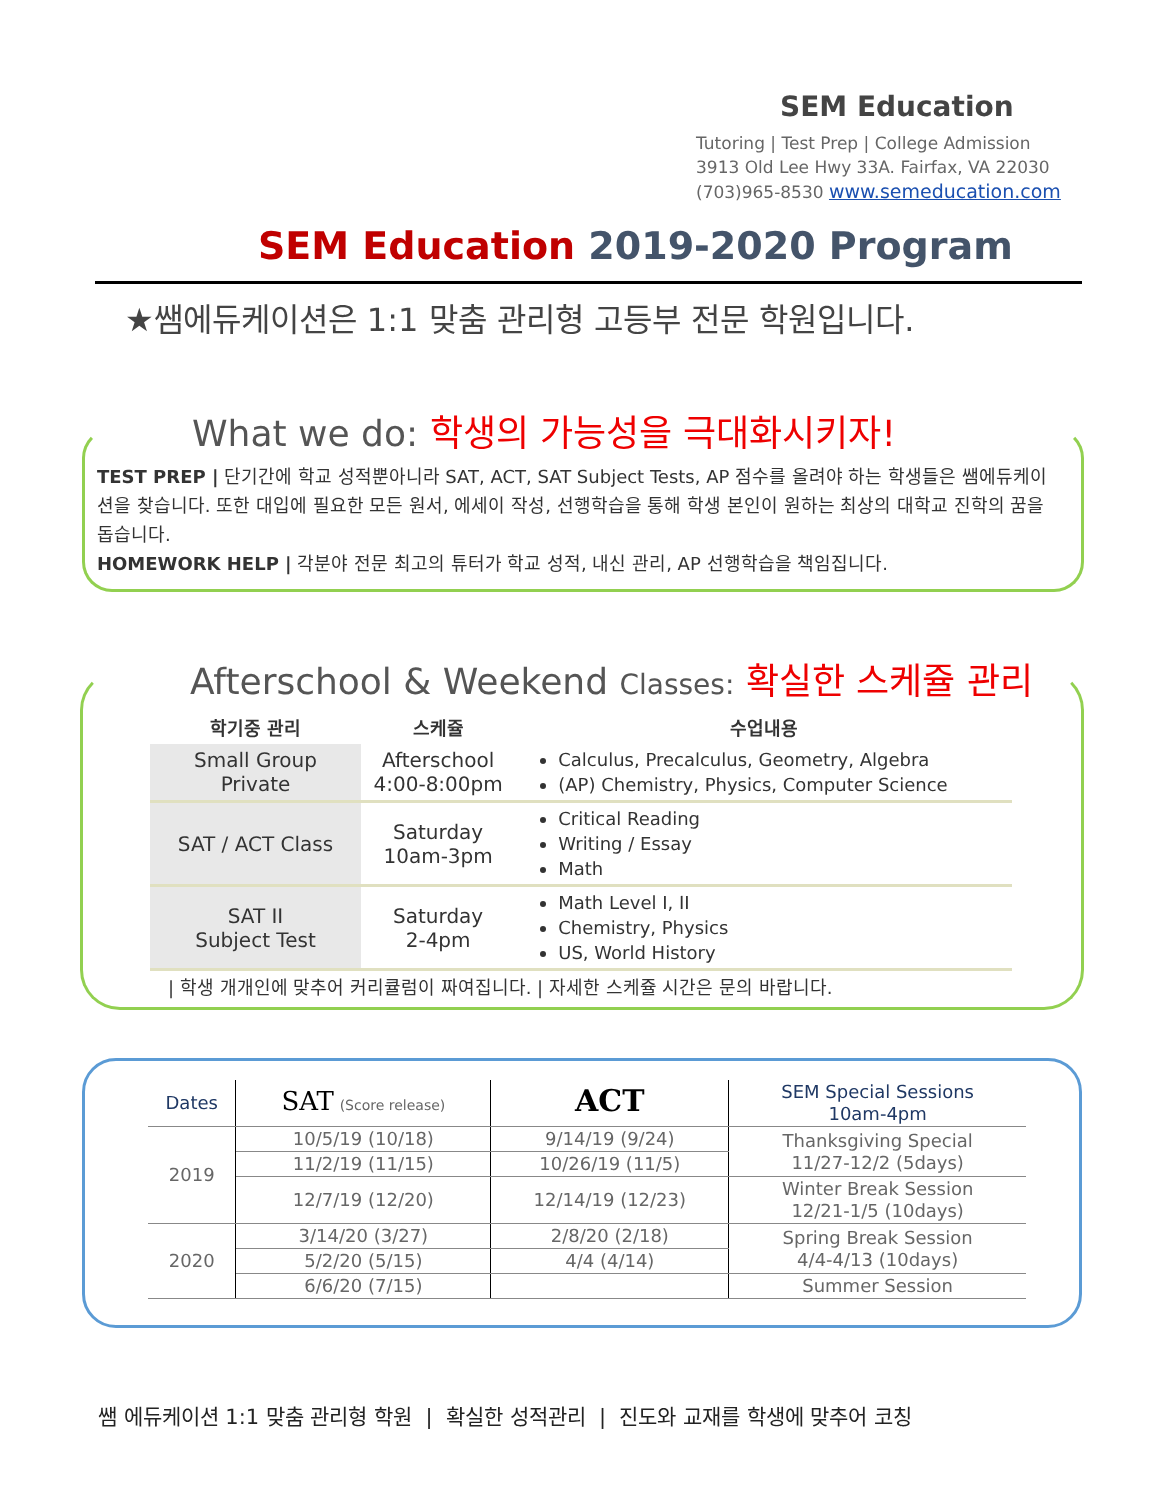SEM Education
Tutoring | Test Prep | College Admission
3913 Old Lee Hwy 33A. Fairfax, VA 22030
(703)965-8530 www.semeducation.com
SEM Education 2019-2020 Program
★쌤에듀케이션은 1:1 맞춤 관리형 고등부 전문 학원입니다.
What we do: 학생의 가능성을 극대화시키자!
TEST PREP | 단기간에 학교 성적뿐아니라 SAT, ACT, SAT Subject Tests, AP 점수를 올려야 하는 학생들은 쌤에듀케이션을 찾습니다. 또한 대입에 필요한 모든 원서, 에세이 작성, 선행학습을 통해 학생 본인이 원하는 최상의 대학교 진학의 꿈을 돕습니다.
HOMEWORK HELP | 각분야 전문 최고의 튜터가 학교 성적, 내신 관리, AP 선행학습을 책임집니다.
Afterschool & Weekend Classes: 확실한 스케쥴 관리
| 학기중 관리 | 스케쥴 | 수업내용 |
| --- | --- | --- |
| Small Group Private | Afterschool 4:00-8:00pm | Calculus, Precalculus, Geometry, Algebra (AP) Chemistry, Physics, Computer Science |
| SAT / ACT Class | Saturday 10am-3pm | Critical Reading Writing / Essay Math |
| SAT II Subject Test | Saturday 2-4pm | Math Level I, II Chemistry, Physics US, World History |
| 학생 개개인에 맞추어 커리큘럼이 짜여집니다. | 자세한 스케쥴 시간은 문의 바랍니다.
| Dates | SAT (Score release) | ACT | SEM Special Sessions 10am-4pm |
| 2019 | 10/5/19 (10/18) | 9/14/19 (9/24) | Thanksgiving Special 11/27-12/2 (5days) |
| | 11/2/19 (11/15) | 10/26/19 (11/5) | |
| | 12/7/19 (12/20) | 12/14/19 (12/23) | Winter Break Session 12/21-1/5 (10days) |
| 2020 | 3/14/20 (3/27) | 2/8/20 (2/18) | Spring Break Session 4/4-4/13 (10days) |
| | 5/2/20 (5/15) | 4/4 (4/14) | |
| | 6/6/20 (7/15) | | Summer Session |
쌤 에듀케이션 1:1 맞춤 관리형 학원 | 확실한 성적관리 | 진도와 교재를 학생에 맞추어 코칭